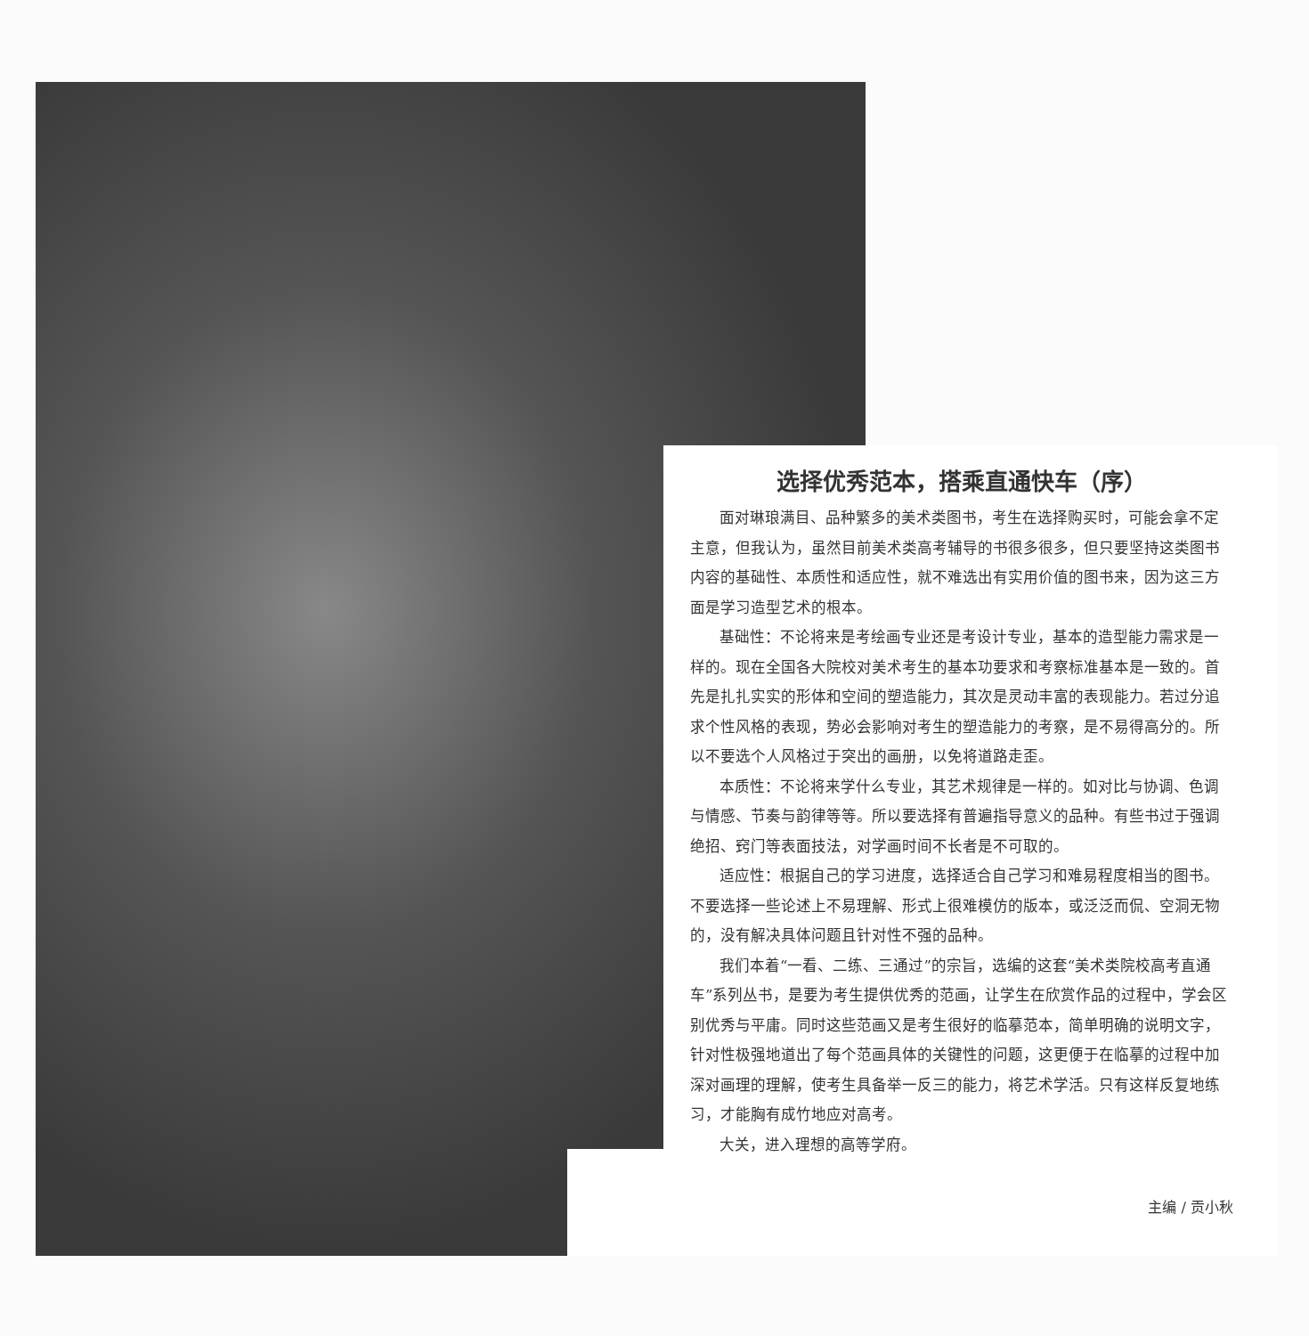选择优秀范本，搭乘直通快车（序）
面对琳琅满目、品种繁多的美术类图书，考生在选择购买时，可能会拿不定主意，但我认为，虽然目前美术类高考辅导的书很多很多，但只要坚持这类图书内容的基础性、本质性和适应性，就不难选出有实用价值的图书来，因为这三方面是学习造型艺术的根本。
基础性：不论将来是考绘画专业还是考设计专业，基本的造型能力需求是一样的。现在全国各大院校对美术考生的基本功要求和考察标准基本是一致的。首先是扎扎实实的形体和空间的塑造能力，其次是灵动丰富的表现能力。若过分追求个性风格的表现，势必会影响对考生的塑造能力的考察，是不易得高分的。所以不要选个人风格过于突出的画册，以免将道路走歪。
本质性：不论将来学什么专业，其艺术规律是一样的。如对比与协调、色调与情感、节奏与韵律等等。所以要选择有普遍指导意义的品种。有些书过于强调绝招、窍门等表面技法，对学画时间不长者是不可取的。
适应性：根据自己的学习进度，选择适合自己学习和难易程度相当的图书。不要选择一些论述上不易理解、形式上很难模仿的版本，或泛泛而侃、空洞无物的，没有解决具体问题且针对性不强的品种。
我们本着“一看、二练、三通过”的宗旨，选编的这套“美术类院校高考直通车”系列丛书，是要为考生提供优秀的范画，让学生在欣赏作品的过程中，学会区别优秀与平庸。同时这些范画又是考生很好的临摹范本，简单明确的说明文字，针对性极强地道出了每个范画具体的关键性的问题，这更便于在临摹的过程中加深对画理的理解，使考生具备举一反三的能力，将艺术学活。只有这样反复地练习，才能胸有成竹地应对高考。
大关，进入理想的高等学府。
主编 / 贡小秋